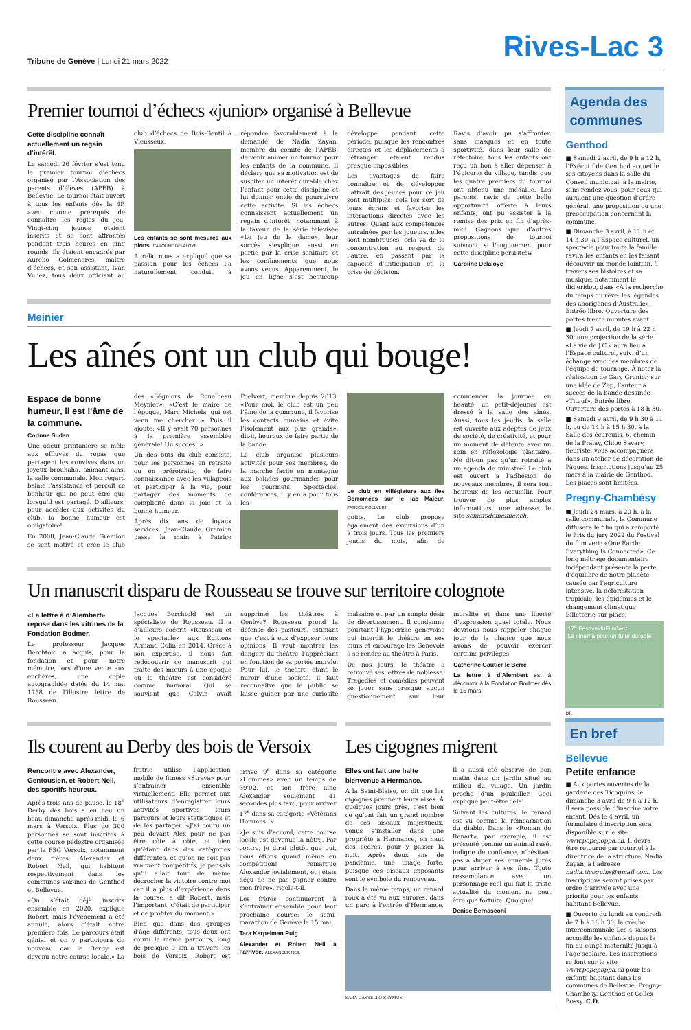Tribune de Genève | Lundi 21 mars 2022
Rives-Lac 3
Premier tournoi d’échecs «junior» organisé à Bellevue
Cette discipline connaît actuellement un regain d’intérêt.
Le samedi 26 février s’est tenu le premier tournoi d’échecs organisé par l’Association des parents d’élèves (APEB) à Bellevue. Le tournoi était ouvert à tous les enfants dès la 4P, avec comme prérequis de connaître les règles du jeu. Vingt-cinq jeunes étaient inscrits et se sont affrontés pendant trois heures en cinq rounds. Ils étaient encadrés par Aurelio Colmenares, maître d’échecs, et son assistant, Ivan Vuliez, tous deux officiant au club d’échecs de Bois-Gentil à Vieusseux.
Les enfants se sont mesurés aux pions. CAROLINE DELALOYE
Aurelio nous a expliqué que sa passion pour les échecs l’a naturellement conduit à répondre favorablement à la demande de Nadia Zayan, membre du comité de l’APEB, de venir animer un tournoi pour les enfants de la commune. Il déclare que sa motivation est de susciter un intérêt durable chez l’enfant pour cette discipline et lui donner envie de poursuivre cette activité. Si les échecs connaissent actuellement un regain d’intérêt, notamment à la faveur de la série télévisée «Le jeu de la dame», leur succès s’explique aussi en partie par la crise sanitaire et les confinements que nous avons vécus. Apparemment, le jeu en ligne s’est beaucoup développé pendant cette période, puisque les rencontres directes et les déplacements à l’étranger étaient rendus presque impossibles.
Les avantages de faire connaître et de développer l’attrait des jeunes pour ce jeu sont multiples: cela les sort de leurs écrans et favorise les interactions directes avec les autres. Quant aux compétences entraînées par les joueurs, elles sont nombreuses: cela va de la concentration au respect de l’autre, en passant par la capacité d’anticipation et la prise de décision.
Ravis d’avoir pu s’affronter, sans masques et en toute sportivité, dans leur salle de réfectoire, tous les enfants ont reçu un bon à aller dépenser à l’épicerie du village, tandis que les quatre premiers du tournoi ont obtenu une médaille. Les parents, ravis de cette belle opportunité offerte à leurs enfants, ont pu assister à la remise des prix en fin d’après-midi. Gageons que d’autres propositions de tournoi suivront, si l’engouement pour cette discipline persiste!w
Caroline Delaloye
Meinier
Les aînés ont un club qui bouge!
Espace de bonne humeur, il est l’âme de la commune.
Corinne Sudan
Une odeur printanière se mêle aux effluves du repas que partagent les convives dans un joyeux brouhaha, animant ainsi la salle communale. Mon regard balaie l’assistance et perçoit ce bonheur qui ne peut être que lorsqu’il est partagé. D’ailleurs, pour accéder aux activités du club, la bonne humeur est obligatoire!
En 2008, Jean-Claude Gremion se sent motivé et crée le club des «Ségniors de Rouelbeau Meynier». «C’est le maire de l’époque, Marc Michela, qui est venu me chercher…» Puis il ajoute: «Il y avait 70 personnes à la première assemblée générale! Un succès! »
Un des buts du club consiste, pour les personnes en retraite ou en préretraite, de faire connaissance avec les villageois et participer à la vie, pour partager des moments de complicité dans la joie et la bonne humeur.
Après dix ans de loyaux services, Jean-Claude Gremion passe la main à Patrice Poelvert, membre depuis 2013. «Pour moi, le club est un peu l’âme de la commune, il favorise les contacts humains et évite l’isolement aux plus grands», dit-il, heureux de faire partie de la bande.
Le club organise plusieurs activités pour ses membres, de la marche facile en montagne aux balades gourmandes pour les gourmets. Spectacles, conférences, il y en a pour tous les
Le club en villégiature aux îles Borromées sur le lac Majeur. PATRICE POELVERT
goûts. Le club propose également des excursions d’un à trois jours. Tous les premiers jeudis du mois, afin de commencer la journée en beauté, un petit-déjeuner est dressé à la salle des aînés. Aussi, tous les jeudis, la salle est ouverte aux adeptes de jeux de société, de créativité, et pour un moment de détente avec un soin en réflexologie plantaire. Ne dit-on pas qu’un retraité a un agenda de ministre? Le club est ouvert à l’adhésion de nouveaux membres, il sera tout heureux de les accueillir. Pour trouver de plus amples informations, une adresse, le site seniorsdemeinier.ch.
Un manuscrit disparu de Rousseau se trouve sur territoire colognote
«La lettre à d’Alembert» repose dans les vitrines de la Fondation Bodmer.
Le professeur Jacques Berchtold a acquis, pour la fondation et pour notre mémoire, lors d’une vente aux enchères, une copie autographiée datée du 14 mai 1758 de l’illustre lettre de Rousseau.
Jacques Berchtold est un spécialiste de Rousseau. Il a d’ailleurs coécrit «Rousseau et le spectacle» aux Éditions Armand Colin en 2014. Grâce à son expertise, il nous fait redécouvrir ce manuscrit qui traite des mœurs à une époque où le théâtre est considéré comme immoral. Qui se souvient que Calvin avait supprimé les théâtres à Genève? Rousseau prend la défense des pasteurs, estimant que c’est à eux d’exposer leurs opinions. Il veut montrer les dangers du théâtre, l’appréciant en fonction de sa portée morale. Pour lui, le théâtre étant le miroir d’une société, il faut reconnaître que le public se laisse guider par une curiosité malsaine et par un simple désir de divertissement. Il condamne pourtant l’hypocrisie genevoise qui interdit le théâtre en ses murs et encourage les Genevois à se rendre au théâtre à Paris.
De nos jours, le théâtre a retrouvé ses lettres de noblesse. Tragédies et comédies peuvent se jouer sans presque aucun questionnement sur leur moralité et dans une liberté d’expression quasi totale. Nous devrions nous rappeler chaque jour de la chance que nous avons de pouvoir exercer certains privilèges.
Catherine Gautier le Berre
La lettre à d’Alembert est à découvrir à la Fondation Bodmer dès le 15 mars.
Ils courent au Derby des bois de Versoix
Rencontre avec Alexander, Gentousien, et Robert Neil, des sportifs heureux.
Après trois ans de pause, le 18<sup>e</sup> Derby des bois a eu lieu un beau dimanche après-midi, le 6 mars à Versoix. Plus de 300 personnes se sont inscrites à cette course pédestre organisée par la FSG Versoix, notamment deux frères, Alexander et Robert Neil, qui habitent respectivement dans les communes voisines de Genthod et Bellevue.
«On s’était déjà inscrits ensemble en 2020, explique Robert, mais l’événement a été annulé, alors c’était notre première fois. Le parcours était génial et on y participera de nouveau car le Derby est devenu notre course locale.» La fratrie utilise l’application mobile de fitness «Strava» pour s’entraîner ensemble virtuellement. Elle permet aux utilisateurs d’enregistrer leurs activités sportives, leurs parcours et leurs statistiques et de les partager. «J’ai couru un peu devant Alex pour ne pas être côte à côte, et bien qu’étant dans des catégories différentes, et qu’on ne soit pas vraiment compétitifs, je pensais qu’il allait tout de même décrocher la victoire contre moi car il a plus d’expérience dans la course, a dit Robert, mais l’important, c’était de participer et de profiter du moment.»
Bien que dans des groupes d’âge différents, tous deux ont couru le même parcours, long de presque 9 km à travers les bois de Versoix. Robert est arrivé 9<sup>e</sup> dans sa catégorie «Hommes» avec un temps de 39’02, et son frère aîné Alexander seulement 41 secondes plus tard, pour arriver 17<sup>e</sup> dans sa catégorie «Vétérans Hommes I».
«Je suis d’accord, cette course locale est devenue la nôtre. Par contre, je dirai plutôt que oui, nous étions quand même en compétition! remarque Alexander jovialement, et j’étais déçu de ne pas gagner contre mon frère», rigole-t-il.
Les frères continueront à s’entraîner ensemble pour leur prochaine course: le semi-marathon de Genève le 15 mai.
Tara Kerpelman Puig
Alexander et Robert Neil à l’arrivée. ALEXANDER NEIL
Les cigognes migrent
Elles ont fait une halte bienvenue à Hermance.
À la Saint-Blaise, on dit que les cigognes prennent leurs aises. À quelques jours près, c’est bien ce qu’ont fait un grand nombre de ces oiseaux majestueux, venus s’installer dans une propriété à Hermance, en haut des cèdres, pour y passer la nuit. Après deux ans de pandémie, une image forte, puisque ces oiseaux imposants sont le symbole du renouveau.
Dans le même temps, un renard roux a été vu aux aurores, dans un parc à l’entrée d’Hermance. Il a aussi été observé de bon matin dans un jardin situé au milieu du village. Un jardin proche d’un poulailler. Ceci explique peut-être cela!
Suivant les cultures, le renard est vu comme la réincarnation du diable. Dans le «Roman de Renart», par exemple, il est présenté comme un animal rusé, indigne de confiance, n’hésitant pas à duper ses ennemis jurés pour arriver à ses fins. Toute ressemblance avec un personnage réel qui fait la triste actualité du moment ne peut être que fortuite. Quoique!
Denise Bernasconi
SARA CASTELLO SEYMUS
Agenda des communes
Genthod
■ Samedi 2 avril, de 9 h à 12 h, l’Exécutif de Genthod accueille ses citoyens dans la salle du Conseil municipal, à la mairie, sans rendez-vous, pour ceux qui auraient une question d’ordre général, une proposition ou une préoccupation concernant la commune.
■ Dimanche 3 avril, à 11 h et 14 h 30, à l’Espace culturel, un spectacle pour toute la famille ravira les enfants en les faisant découvrir un monde lointain, à travers ses histoires et sa musique, notamment le didjeridoo, dans «À la recherche du temps du rêve: les légendes des aborigènes d’Australie». Entrée libre. Ouverture des portes trente minutes avant.
■ Jeudi 7 avril, de 19 h à 22 h 30, une projection de la série «La vie de J.C.» aura lieu à l’Espace culturel, suivi d’un échange avec des membres de l’équipe de tournage. À noter la réalisation de Gary Grenier, sur une idée de Zep, l’auteur à succès de la bande dessinée «Titeuf». Entrée libre. Ouverture des portes à 18 h 30.
■ Samedi 9 avril, de 9 h 30 à 11 h, ou de 14 h à 15 h 30, à la Salle des écureuils, 6, chemin de la Pralay, Chloé Savary, fleuriste, vous accompagnera dans un atelier de décoration de Pâques. Inscriptions jusqu’au 25 mars à la mairie de Genthod. Les places sont limitées.
Pregny-Chambésy
■ Jeudi 24 mars, à 20 h, à la salle communale, la Commune diffusera le film qui a remporté le Prix du jury 2022 du Festival du film vert: «One Earth: Everything Is Connected». Ce long métrage documentaire indépendant présente la perte d’équilibre de notre planète causée par l’agriculture intensive, la déforestation tropicale, les épidémies et le changement climatique. Billetterie sur place.
17<sup>e</sup> FestivalduFilmVert
Le cinéma pour un futur durable
DR
En bref
Bellevue
Petite enfance
■ Aux portes ouvertes de la garderie des Ticoquins, le dimanche 3 avril de 9 h à 12 h, il sera possible d’inscrire votre enfant. Dès le 4 avril, un formulaire d’inscription sera disponible sur le site www.popepoppa.ch. Il devra être retourné par courriel à la directrice de la structure, Nadia Zayan, à l’adresse nadia.ticoquins@gmail.com. Les inscriptions seront prises par ordre d’arrivée avec une priorité pour les enfants habitant Bellevue.
■ Ouverte du lundi au vendredi de 7 h à 18 h 30, la crèche intercommunale Les 4 saisons accueille les enfants depuis la fin du congé maternité jusqu’à l’âge scolaire. Les inscriptions se font sur le site www.popepoppa.ch pour les enfants habitant dans les communes de Bellevue, Pregny-Chambésy, Genthod et Collex-Bossy. C.D.